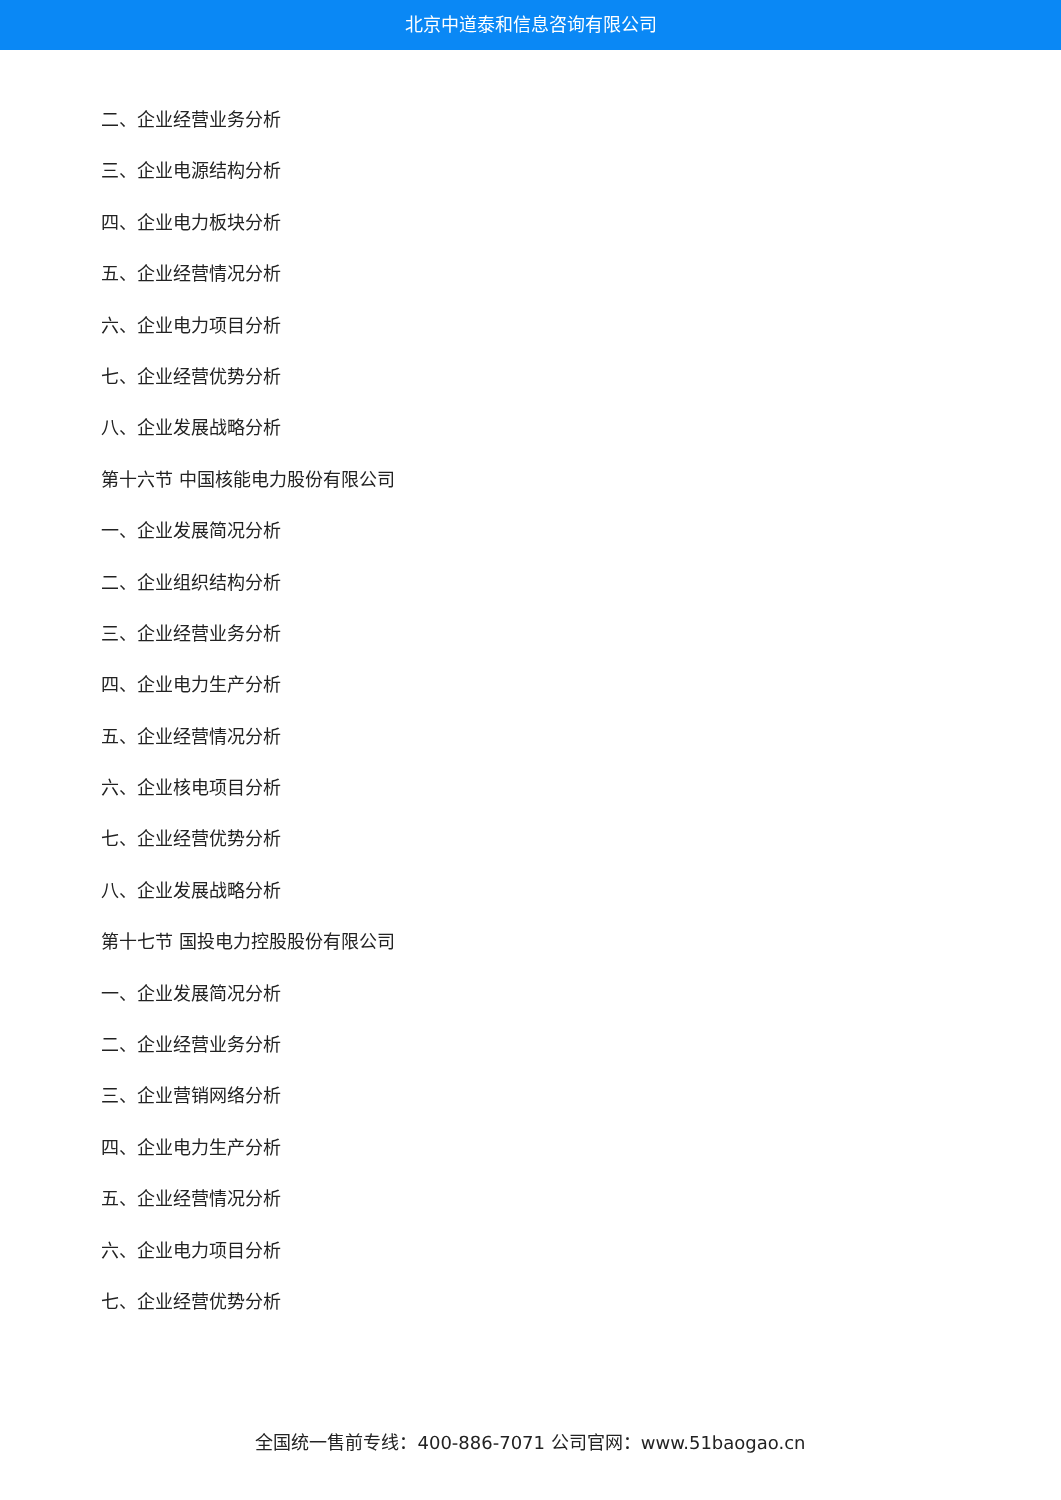北京中道泰和信息咨询有限公司
二、企业经营业务分析
三、企业电源结构分析
四、企业电力板块分析
五、企业经营情况分析
六、企业电力项目分析
七、企业经营优势分析
八、企业发展战略分析
第十六节 中国核能电力股份有限公司
一、企业发展简况分析
二、企业组织结构分析
三、企业经营业务分析
四、企业电力生产分析
五、企业经营情况分析
六、企业核电项目分析
七、企业经营优势分析
八、企业发展战略分析
第十七节 国投电力控股股份有限公司
一、企业发展简况分析
二、企业经营业务分析
三、企业营销网络分析
四、企业电力生产分析
五、企业经营情况分析
六、企业电力项目分析
七、企业经营优势分析
全国统一售前专线：400-886-7071 公司官网：www.51baogao.cn